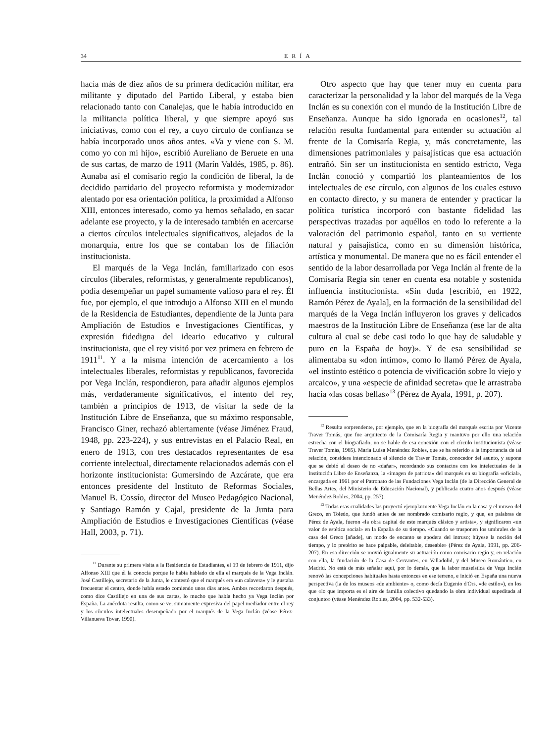34 ERÍA
hacía más de diez años de su primera dedicación militar, era militante y diputado del Partido Liberal, y estaba bien relacionado tanto con Canalejas, que le había introducido en la militancia política liberal, y que siempre apoyó sus iniciativas, como con el rey, a cuyo círculo de confianza se había incorporado unos años antes. «Va y viene con S. M. como yo con mi hijo», escribió Aureliano de Beruete en una de sus cartas, de marzo de 1911 (Marín Valdés, 1985, p. 86). Aunaba así el comisario regio la condición de liberal, la de decidido partidario del proyecto reformista y modernizador alentado por esa orientación política, la proximidad a Alfonso XIII, entonces interesado, como ya hemos señalado, en sacar adelante ese proyecto, y la de interesado también en acercarse a ciertos círculos intelectuales significativos, alejados de la monarquía, entre los que se contaban los de filiación institucionista.
El marqués de la Vega Inclán, familiarizado con esos círculos (liberales, reformistas, y generalmente republicanos), podía desempeñar un papel sumamente valioso para el rey. Él fue, por ejemplo, el que introdujo a Alfonso XIII en el mundo de la Residencia de Estudiantes, dependiente de la Junta para Ampliación de Estudios e Investigaciones Científicas, y expresión fidedigna del ideario educativo y cultural institucionista, que el rey visitó por vez primera en febrero de 1911<sup>11</sup>. Y a la misma intención de acercamiento a los intelectuales liberales, reformistas y republicanos, favorecida por Vega Inclán, respondieron, para añadir algunos ejemplos más, verdaderamente significativos, el intento del rey, también a principios de 1913, de visitar la sede de la Institución Libre de Enseñanza, que su máximo responsable, Francisco Giner, rechazó abiertamente (véase Jiménez Fraud, 1948, pp. 223-224), y sus entrevistas en el Palacio Real, en enero de 1913, con tres destacados representantes de esa corriente intelectual, directamente relacionados además con el horizonte institucionista: Gumersindo de Azcárate, que era entonces presidente del Instituto de Reformas Sociales, Manuel B. Cossío, director del Museo Pedagógico Nacional, y Santiago Ramón y Cajal, presidente de la Junta para Ampliación de Estudios e Investigaciones Científicas (véase Hall, 2003, p. 71).
<sup>11</sup> Durante su primera visita a la Residencia de Estudiantes, el 19 de febrero de 1911, dijo Alfonso XIII que él la conocía porque le había hablado de ella el marqués de la Vega Inclán. José Castillejo, secretario de la Junta, le contestó que el marqués era «un calavera» y le gustaba frecuentar el centro, donde había estado comiendo unos días antes. Ambos recordaron después, como dice Castillejo en una de sus cartas, lo mucho que había hecho ya Vega Inclán por España. La anécdota resulta, como se ve, sumamente expresiva del papel mediador entre el rey y los círculos intelectuales desempeñado por el marqués de la Vega Inclán (véase Pérez-Villanueva Tovar, 1990).
Otro aspecto que hay que tener muy en cuenta para caracterizar la personalidad y la labor del marqués de la Vega Inclán es su conexión con el mundo de la Institución Libre de Enseñanza. Aunque ha sido ignorada en ocasiones<sup>12</sup>, tal relación resulta fundamental para entender su actuación al frente de la Comisaría Regia, y, más concretamente, las dimensiones patrimoniales y paisajísticas que esa actuación entrañó. Sin ser un institucionista en sentido estricto, Vega Inclán conoció y compartió los planteamientos de los intelectuales de ese círculo, con algunos de los cuales estuvo en contacto directo, y su manera de entender y practicar la política turística incorporó con bastante fidelidad las perspectivas trazadas por aquéllos en todo lo referente a la valoración del patrimonio español, tanto en su vertiente natural y paisajística, como en su dimensión histórica, artística y monumental. De manera que no es fácil entender el sentido de la labor desarrollada por Vega Inclán al frente de la Comisaría Regia sin tener en cuenta esa notable y sostenida influencia institucionista. «Sin duda [escribió, en 1922, Ramón Pérez de Ayala], en la formación de la sensibilidad del marqués de la Vega Inclán influyeron los graves y delicados maestros de la Institución Libre de Enseñanza (ese lar de alta cultura al cual se debe casi todo lo que hay de saludable y puro en la España de hoy)». Y de esa sensibilidad se alimentaba su «don íntimo», como lo llamó Pérez de Ayala, «el instinto estético o potencia de vivificación sobre lo viejo y arcaico», y una «especie de afinidad secreta» que le arrastraba hacia «las cosas bellas»<sup>13</sup> (Pérez de Ayala, 1991, p. 207).
<sup>12</sup> Resulta sorprendente, por ejemplo, que en la biografía del marqués escrita por Vicente Traver Tomás, que fue arquitecto de la Comisaría Regia y mantuvo por ello una relación estrecha con el biografiado, no se hable de esa conexión con el círculo institucionista (véase Traver Tomás, 1965). María Luisa Menéndez Robles, que se ha referido a la importancia de tal relación, considera intencionado el silencio de Traver Tomás, conocedor del asunto, y supone que se debió al deseo de no «dañar», recordando sus contactos con los intelectuales de la Institución Libre de Enseñanza, la «imagen de patriota» del marqués en su biografía «oficial», encargada en 1961 por el Patronato de las Fundaciones Vega Inclán (de la Dirección General de Bellas Artes, del Ministerio de Educación Nacional), y publicada cuatro años después (véase Menéndez Robles, 2004, pp. 257).
<sup>13</sup> Todas esas cualidades las proyectó ejemplarmente Vega Inclán en la casa y el museo del Greco, en Toledo, que fundó antes de ser nombrado comisario regio, y que, en palabras de Pérez de Ayala, fueron «la obra capital de este marqués clásico y artista», y significaron «un valor de estética social» en la España de su tiempo. «Cuando se trasponen los umbrales de la casa del Greco [añade], un modo de encanto se apodera del intruso; húyese la noción del tiempo, y lo pretérito se hace palpable, deleitable, deseable» (Pérez de Ayala, 1991, pp. 206-207). En esa dirección se movió igualmente su actuación como comisario regio y, en relación con ella, la fundación de la Casa de Cervantes, en Valladolid, y del Museo Romántico, en Madrid. No está de más señalar aquí, por lo demás, que la labor museística de Vega Inclán renovó las concepciones habituales hasta entonces en ese terreno, e inició en España una nueva perspectiva (la de los museos «de ambiente» o, como decía Eugenio d'Ors, «de estilo»), en los que «lo que importa es el aire de familia colectivo quedando la obra individual supeditada al conjunto» (véase Menéndez Robles, 2004, pp. 532-533).